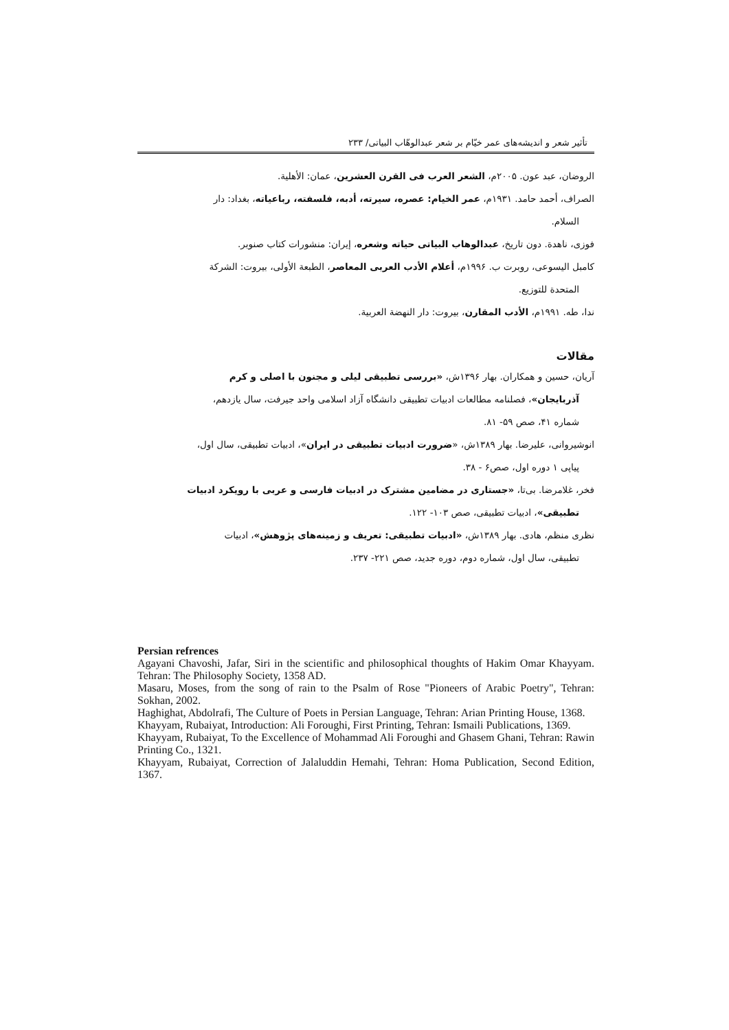تأثیر شعر و اندیشه‌های عمر خیّام بر شعر عبدالوهّاب البیاتی/ ۲۳۳
الروضان، عبد عون. ۲۰۰۵م، الشعر العرب فی القرن العشرین، عمان: الأهلیة.
الصراف، أحمد حامد. ۱۹۳۱م، عمر الخیام: عصره، سیرته، أدبه، فلسفته، رباعیاته، بغداد: دار
السلام.
فوزی، ناهدة. دون تاریخ، عبدالوهاب البیاتی حیاته وشعره، إیران: منشورات کتاب صنوبر.
کامبل الیسوعی، روبرت ب. ۱۹۹۶م، أعلام الأدب العربی المعاصر، الطبعة الأولی، بیروت: الشرکة
المتحدة للتوزیع.
ندا، طه. ۱۹۹۱م، الأدب المقارن، بیروت: دار النهضة العربیة.
مقالات
آریان، حسین و همکاران. بهار ۱۳۹۶ش، «بررسی تطبیقی لیلی و مجنون با اصلی و کرم
آذربایجان»، فصلنامه مطالعات ادبیات تطبیقی دانشگاه آزاد اسلامی واحد جیرفت، سال یازدهم،
شماره ۴۱، صص ۵۹- ۸۱.
انوشیروانی، علیرضا. بهار ۱۳۸۹ش، «ضرورت ادبیات تطبیقی در ایران»، ادبیات تطبیقی، سال اول،
پیاپی ۱ دوره اول، صص۶ - ۳۸.
فخر، غلامرضا. بی‌تا، «جستاری در مضامین مشترک در ادبیات فارسی و عربی با رویکرد ادبیات
تطبیقی»، ادبیات تطبیقی، صص ۱۰۳- ۱۲۲.
نظری منظم، هادی. بهار ۱۳۸۹ش، «ادبیات تطبیقی: تعریف و زمینه‌های پژوهش»، ادبیات
تطبیقی، سال اول، شماره دوم، دوره جدید، صص ۲۲۱- ۲۳۷.
Persian refrences
Agayani Chavoshi, Jafar, Siri in the scientific and philosophical thoughts of Hakim Omar Khayyam. Tehran: The Philosophy Society, 1358 AD.
Masaru, Moses, from the song of rain to the Psalm of Rose "Pioneers of Arabic Poetry", Tehran: Sokhan, 2002.
Haghighat, Abdolrafi, The Culture of Poets in Persian Language, Tehran: Arian Printing House, 1368.
Khayyam, Rubaiyat, Introduction: Ali Foroughi, First Printing, Tehran: Ismaili Publications, 1369.
Khayyam, Rubaiyat, To the Excellence of Mohammad Ali Foroughi and Ghasem Ghani, Tehran: Rawin Printing Co., 1321.
Khayyam, Rubaiyat, Correction of Jalaluddin Hemahi, Tehran: Homa Publication, Second Edition, 1367.